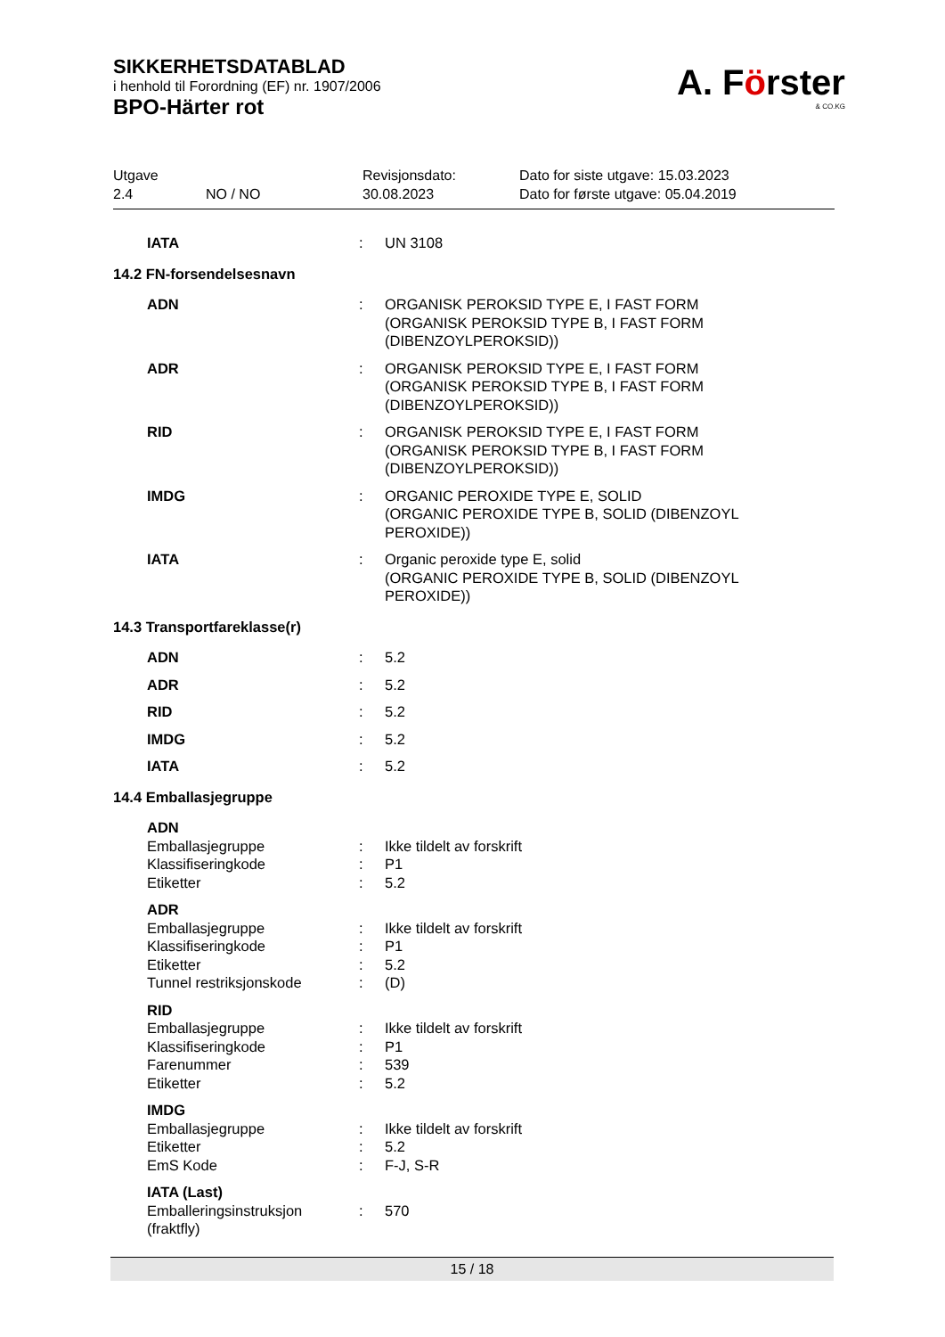SIKKERHETSDATABLAD
i henhold til Forordning (EF) nr. 1907/2006
BPO-Härter rot
A. Förster
& CO.KG
| Utgave 2.4 | NO / NO | Revisjonsdato: 30.08.2023 | Dato for siste utgave: 15.03.2023 Dato for første utgave: 05.04.2019 |
| IATA | : | UN 3108 |
| 14.2 FN-forsendelsesnavn | | |
| ADN | : | ORGANISK PEROKSID TYPE E, I FAST FORM (ORGANISK PEROKSID TYPE B, I FAST FORM (DIBENZOYLPEROKSID)) |
| ADR | : | ORGANISK PEROKSID TYPE E, I FAST FORM (ORGANISK PEROKSID TYPE B, I FAST FORM (DIBENZOYLPEROKSID)) |
| RID | : | ORGANISK PEROKSID TYPE E, I FAST FORM (ORGANISK PEROKSID TYPE B, I FAST FORM (DIBENZOYLPEROKSID)) |
| IMDG | : | ORGANIC PEROXIDE TYPE E, SOLID (ORGANIC PEROXIDE TYPE B, SOLID (DIBENZOYL PEROXIDE)) |
| IATA | : | Organic peroxide type E, solid (ORGANIC PEROXIDE TYPE B, SOLID (DIBENZOYL PEROXIDE)) |
| 14.3 Transportfareklasse(r) | | |
| ADN | : | 5.2 |
| ADR | : | 5.2 |
| RID | : | 5.2 |
| IMDG | : | 5.2 |
| IATA | : | 5.2 |
| 14.4 Emballasjegruppe | | |
| ADN | | |
| Emballasjegruppe | : | Ikke tildelt av forskrift |
| Klassifiseringkode | : | P1 |
| Etiketter | : | 5.2 |
| ADR | | |
| Emballasjegruppe | : | Ikke tildelt av forskrift |
| Klassifiseringkode | : | P1 |
| Etiketter | : | 5.2 |
| Tunnel restriksjonskode | : | (D) |
| RID | | |
| Emballasjegruppe | : | Ikke tildelt av forskrift |
| Klassifiseringkode | : | P1 |
| Farenummer | : | 539 |
| Etiketter | : | 5.2 |
| IMDG | | |
| Emballasjegruppe | : | Ikke tildelt av forskrift |
| Etiketter | : | 5.2 |
| EmS Kode | : | F-J, S-R |
| IATA (Last) | | |
| Emballeringsinstruksjon (fraktfly) | : | 570 |
15 / 18